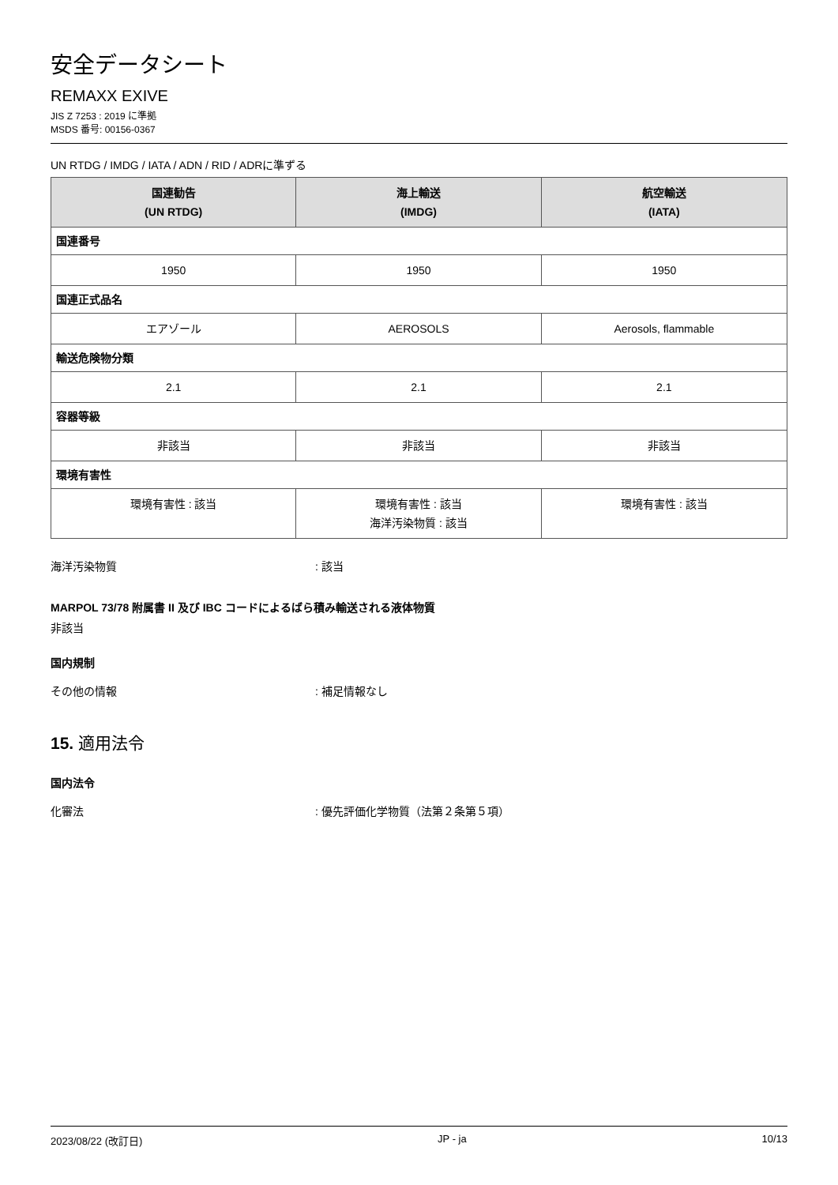安全データシート
REMAXX EXIVE
JIS Z 7253 : 2019 に準拠
MSDS 番号: 00156-0367
UN RTDG / IMDG / IATA / ADN / RID / ADRに準ずる
| 国連勧告 (UN RTDG) | 海上輸送 (IMDG) | 航空輸送 (IATA) |
| --- | --- | --- |
| 国連番号 | | |
| 1950 | 1950 | 1950 |
| 国連正式品名 | | |
| エアゾール | AEROSOLS | Aerosols, flammable |
| 輸送危険物分類 | | |
| 2.1 | 2.1 | 2.1 |
| 容器等級 | | |
| 非該当 | 非該当 | 非該当 |
| 環境有害性 | | |
| 環境有害性 : 該当 | 環境有害性 : 該当 海洋汚染物質 : 該当 | 環境有害性 : 該当 |
海洋汚染物質: 該当
MARPOL 73/78 附属書 II 及び IBC コードによるばら積み輸送される液体物質
非該当
国内規制
その他の情報: 補足情報なし
15. 適用法令
国内法令
化審法: 優先評価化学物質（法第２条第５項）
2023/08/22 (改訂日) JP - ja 10/13